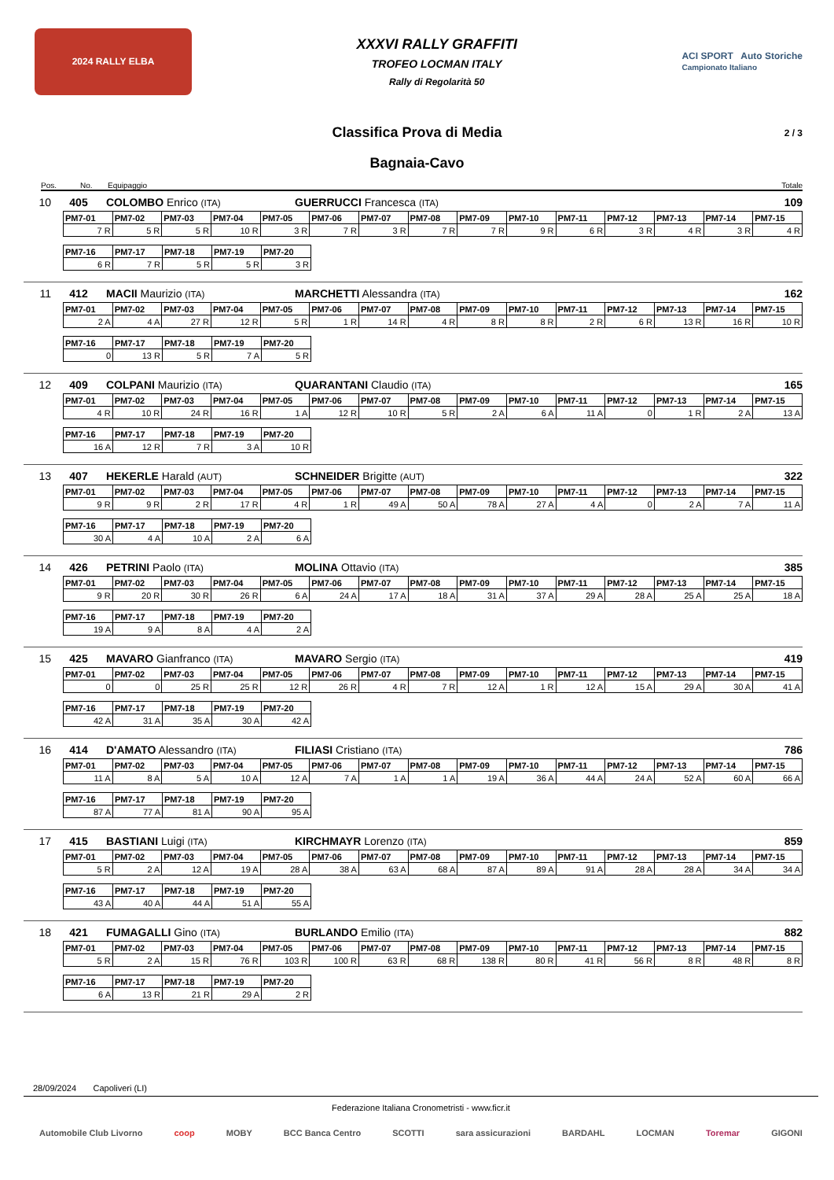2024 RALLY ELBA
XXXVI RALLY GRAFFITI
TROFEO LOCMAN ITALY
Rally di Regolarità 50
ACI SPORT Auto Storiche
Campionato Italiano
Classifica Prova di Media 2 / 3
Bagnaia-Cavo
Pos. No. Equipaggio Totale
10 405 COLOMBO Enrico (ITA) GUERRUCCI Francesca (ITA) 109
| PM7-01 | PM7-02 | PM7-03 | PM7-04 | PM7-05 | PM7-06 | PM7-07 | PM7-08 | PM7-09 | PM7-10 | PM7-11 | PM7-12 | PM7-13 | PM7-14 | PM7-15 |
| --- | --- | --- | --- | --- | --- | --- | --- | --- | --- | --- | --- | --- | --- | --- |
| 7 R | 5 R | 5 R | 10 R | 3 R | 7 R | 3 R | 7 R | 7 R | 9 R | 6 R | 3 R | 4 R | 3 R | 4 R |
| PM7-16 | PM7-17 | PM7-18 | PM7-19 | PM7-20 |
| --- | --- | --- | --- | --- |
| 6 R | 7 R | 5 R | 5 R | 3 R |
11 412 MACII Maurizio (ITA) MARCHETTI Alessandra (ITA) 162
| PM7-01 | PM7-02 | PM7-03 | PM7-04 | PM7-05 | PM7-06 | PM7-07 | PM7-08 | PM7-09 | PM7-10 | PM7-11 | PM7-12 | PM7-13 | PM7-14 | PM7-15 |
| --- | --- | --- | --- | --- | --- | --- | --- | --- | --- | --- | --- | --- | --- | --- |
| 2 A | 4 A | 27 R | 12 R | 5 R | 1 R | 14 R | 4 R | 8 R | 8 R | 2 R | 6 R | 13 R | 16 R | 10 R |
| PM7-16 | PM7-17 | PM7-18 | PM7-19 | PM7-20 |
| --- | --- | --- | --- | --- |
| 0 | 13 R | 5 R | 7 A | 5 R |
12 409 COLPANI Maurizio (ITA) QUARANTANI Claudio (ITA) 165
| PM7-01 | PM7-02 | PM7-03 | PM7-04 | PM7-05 | PM7-06 | PM7-07 | PM7-08 | PM7-09 | PM7-10 | PM7-11 | PM7-12 | PM7-13 | PM7-14 | PM7-15 |
| --- | --- | --- | --- | --- | --- | --- | --- | --- | --- | --- | --- | --- | --- | --- |
| 4 R | 10 R | 24 R | 16 R | 1 A | 12 R | 10 R | 5 R | 2 A | 6 A | 11 A | 0 | 1 R | 2 A | 13 A |
| PM7-16 | PM7-17 | PM7-18 | PM7-19 | PM7-20 |
| --- | --- | --- | --- | --- |
| 16 A | 12 R | 7 R | 3 A | 10 R |
13 407 HEKERLE Harald (AUT) SCHNEIDER Brigitte (AUT) 322
| PM7-01 | PM7-02 | PM7-03 | PM7-04 | PM7-05 | PM7-06 | PM7-07 | PM7-08 | PM7-09 | PM7-10 | PM7-11 | PM7-12 | PM7-13 | PM7-14 | PM7-15 |
| --- | --- | --- | --- | --- | --- | --- | --- | --- | --- | --- | --- | --- | --- | --- |
| 9 R | 9 R | 2 R | 17 R | 4 R | 1 R | 49 A | 50 A | 78 A | 27 A | 4 A | 0 | 2 A | 7 A | 11 A |
| PM7-16 | PM7-17 | PM7-18 | PM7-19 | PM7-20 |
| --- | --- | --- | --- | --- |
| 30 A | 4 A | 10 A | 2 A | 6 A |
14 426 PETRINI Paolo (ITA) MOLINA Ottavio (ITA) 385
| PM7-01 | PM7-02 | PM7-03 | PM7-04 | PM7-05 | PM7-06 | PM7-07 | PM7-08 | PM7-09 | PM7-10 | PM7-11 | PM7-12 | PM7-13 | PM7-14 | PM7-15 |
| --- | --- | --- | --- | --- | --- | --- | --- | --- | --- | --- | --- | --- | --- | --- |
| 9 R | 20 R | 30 R | 26 R | 6 A | 24 A | 17 A | 18 A | 31 A | 37 A | 29 A | 28 A | 25 A | 25 A | 18 A |
| PM7-16 | PM7-17 | PM7-18 | PM7-19 | PM7-20 |
| --- | --- | --- | --- | --- |
| 19 A | 9 A | 8 A | 4 A | 2 A |
15 425 MAVARO Gianfranco (ITA) MAVARO Sergio (ITA) 419
| PM7-01 | PM7-02 | PM7-03 | PM7-04 | PM7-05 | PM7-06 | PM7-07 | PM7-08 | PM7-09 | PM7-10 | PM7-11 | PM7-12 | PM7-13 | PM7-14 | PM7-15 |
| --- | --- | --- | --- | --- | --- | --- | --- | --- | --- | --- | --- | --- | --- | --- |
| 0 | 0 | 25 R | 25 R | 12 R | 26 R | 4 R | 7 R | 12 A | 1 R | 12 A | 15 A | 29 A | 30 A | 41 A |
| PM7-16 | PM7-17 | PM7-18 | PM7-19 | PM7-20 |
| --- | --- | --- | --- | --- |
| 42 A | 31 A | 35 A | 30 A | 42 A |
16 414 D'AMATO Alessandro (ITA) FILIASI Cristiano (ITA) 786
| PM7-01 | PM7-02 | PM7-03 | PM7-04 | PM7-05 | PM7-06 | PM7-07 | PM7-08 | PM7-09 | PM7-10 | PM7-11 | PM7-12 | PM7-13 | PM7-14 | PM7-15 |
| --- | --- | --- | --- | --- | --- | --- | --- | --- | --- | --- | --- | --- | --- | --- |
| 11 A | 8 A | 5 A | 10 A | 12 A | 7 A | 1 A | 1 A | 19 A | 36 A | 44 A | 24 A | 52 A | 60 A | 66 A |
| PM7-16 | PM7-17 | PM7-18 | PM7-19 | PM7-20 |
| --- | --- | --- | --- | --- |
| 87 A | 77 A | 81 A | 90 A | 95 A |
17 415 BASTIANI Luigi (ITA) KIRCHMAYR Lorenzo (ITA) 859
| PM7-01 | PM7-02 | PM7-03 | PM7-04 | PM7-05 | PM7-06 | PM7-07 | PM7-08 | PM7-09 | PM7-10 | PM7-11 | PM7-12 | PM7-13 | PM7-14 | PM7-15 |
| --- | --- | --- | --- | --- | --- | --- | --- | --- | --- | --- | --- | --- | --- | --- |
| 5 R | 2 A | 12 A | 19 A | 28 A | 38 A | 63 A | 68 A | 87 A | 89 A | 91 A | 28 A | 28 A | 34 A | 34 A |
| PM7-16 | PM7-17 | PM7-18 | PM7-19 | PM7-20 |
| --- | --- | --- | --- | --- |
| 43 A | 40 A | 44 A | 51 A | 55 A |
18 421 FUMAGALLI Gino (ITA) BURLANDO Emilio (ITA) 882
| PM7-01 | PM7-02 | PM7-03 | PM7-04 | PM7-05 | PM7-06 | PM7-07 | PM7-08 | PM7-09 | PM7-10 | PM7-11 | PM7-12 | PM7-13 | PM7-14 | PM7-15 |
| --- | --- | --- | --- | --- | --- | --- | --- | --- | --- | --- | --- | --- | --- | --- |
| 5 R | 2 A | 15 R | 76 R | 103 R | 100 R | 63 R | 68 R | 138 R | 80 R | 41 R | 56 R | 8 R | 48 R | 8 R |
| PM7-16 | PM7-17 | PM7-18 | PM7-19 | PM7-20 |
| --- | --- | --- | --- | --- |
| 6 A | 13 R | 21 R | 29 A | 2 R |
28/09/2024 Capoliveri (LI)
Federazione Italiana Cronometristi - www.ficr.it
Automobile Club Livorno coop MOBY BCC Banca Centro SCOTTI sara assicurazioni BARDAHL LOCMAN Toremar GIGONI